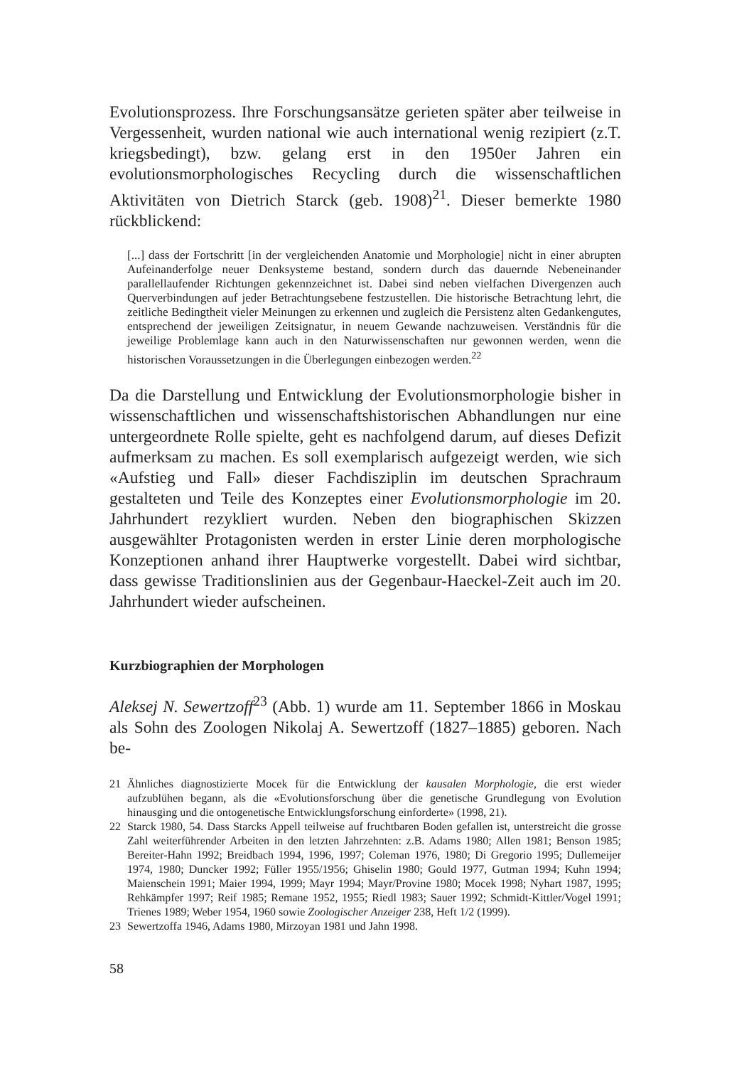Evolutionsprozess. Ihre Forschungsansätze gerieten später aber teilweise in Vergessenheit, wurden national wie auch international wenig rezipiert (z.T. kriegsbedingt), bzw. gelang erst in den 1950er Jahren ein evolutionsmorphologisches Recycling durch die wissenschaftlichen Aktivitäten von Dietrich Starck (geb. 1908)<sup>21</sup>. Dieser bemerkte 1980 rückblickend:
[...] dass der Fortschritt [in der vergleichenden Anatomie und Morphologie] nicht in einer abrupten Aufeinanderfolge neuer Denksysteme bestand, sondern durch das dauernde Nebeneinander parallellaufender Richtungen gekennzeichnet ist. Dabei sind neben vielfachen Divergenzen auch Querverbindungen auf jeder Betrachtungsebene festzustellen. Die historische Betrachtung lehrt, die zeitliche Bedingtheit vieler Meinungen zu erkennen und zugleich die Persistenz alten Gedankengutes, entsprechend der jeweiligen Zeitsignatur, in neuem Gewande nachzuweisen. Verständnis für die jeweilige Problemlage kann auch in den Naturwissenschaften nur gewonnen werden, wenn die historischen Voraussetzungen in die Überlegungen einbezogen werden.<sup>22</sup>
Da die Darstellung und Entwicklung der Evolutionsmorphologie bisher in wissenschaftlichen und wissenschaftshistorischen Abhandlungen nur eine untergeordnete Rolle spielte, geht es nachfolgend darum, auf dieses Defizit aufmerksam zu machen. Es soll exemplarisch aufgezeigt werden, wie sich «Aufstieg und Fall» dieser Fachdisziplin im deutschen Sprachraum gestalteten und Teile des Konzeptes einer Evolutionsmorphologie im 20. Jahrhundert rezykliert wurden. Neben den biographischen Skizzen ausgewählter Protagonisten werden in erster Linie deren morphologische Konzeptionen anhand ihrer Hauptwerke vorgestellt. Dabei wird sichtbar, dass gewisse Traditionslinien aus der Gegenbaur-Haeckel-Zeit auch im 20. Jahrhundert wieder aufscheinen.
Kurzbiographien der Morphologen
Aleksej N. Sewertzoff<sup>23</sup> (Abb. 1) wurde am 11. September 1866 in Moskau als Sohn des Zoologen Nikolaj A. Sewertzoff (1827–1885) geboren. Nach be-
21 Ähnliches diagnostizierte Mocek für die Entwicklung der kausalen Morphologie, die erst wieder aufzublühen begann, als die «Evolutionsforschung über die genetische Grundlegung von Evolution hinausging und die ontogenetische Entwicklungsforschung einforderte» (1998, 21).
22 Starck 1980, 54. Dass Starcks Appell teilweise auf fruchtbaren Boden gefallen ist, unterstreicht die grosse Zahl weiterführender Arbeiten in den letzten Jahrzehnten: z.B. Adams 1980; Allen 1981; Benson 1985; Bereiter-Hahn 1992; Breidbach 1994, 1996, 1997; Coleman 1976, 1980; Di Gregorio 1995; Dullemeijer 1974, 1980; Duncker 1992; Füller 1955/1956; Ghiselin 1980; Gould 1977, Gutman 1994; Kuhn 1994; Maienschein 1991; Maier 1994, 1999; Mayr 1994; Mayr/Provine 1980; Mocek 1998; Nyhart 1987, 1995; Rehkämpfer 1997; Reif 1985; Remane 1952, 1955; Riedl 1983; Sauer 1992; Schmidt-Kittler/Vogel 1991; Trienes 1989; Weber 1954, 1960 sowie Zoologischer Anzeiger 238, Heft 1/2 (1999).
23 Sewertzoffa 1946, Adams 1980, Mirzoyan 1981 und Jahn 1998.
58